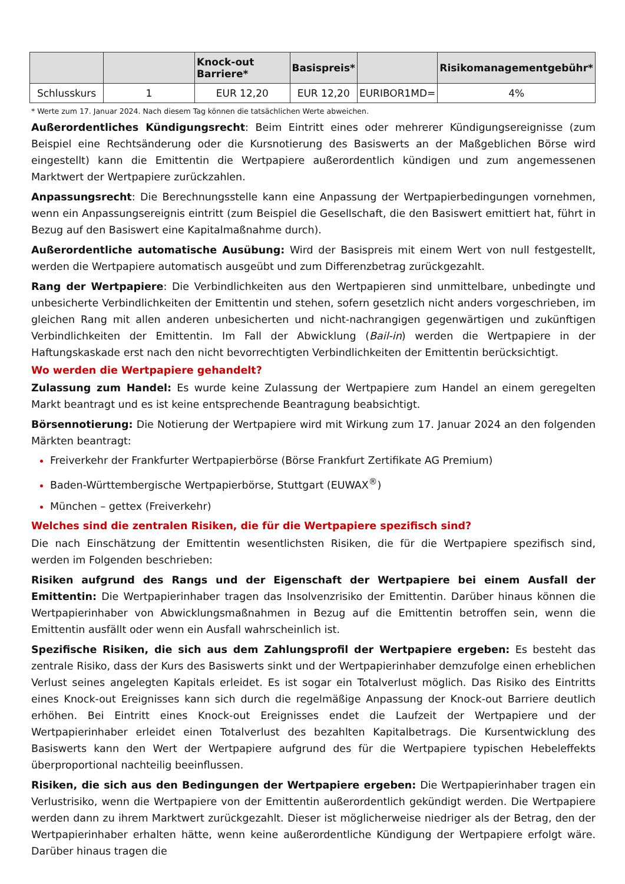| | | Knock-out Barriere* | Basispreis* | | Risikomanagementgebühr* |
| --- | --- | --- | --- | --- | --- |
| Schlusskurs | 1 | EUR 12,20 | EUR 12,20 | EURIBOR1MD= | 4% |
* Werte zum 17. Januar 2024. Nach diesem Tag können die tatsächlichen Werte abweichen.
Außerordentliches Kündigungsrecht: Beim Eintritt eines oder mehrerer Kündigungsereignisse (zum Beispiel eine Rechtsänderung oder die Kursnotierung des Basiswerts an der Maßgeblichen Börse wird eingestellt) kann die Emittentin die Wertpapiere außerordentlich kündigen und zum angemessenen Marktwert der Wertpapiere zurückzahlen.
Anpassungsrecht: Die Berechnungsstelle kann eine Anpassung der Wertpapierbedingungen vornehmen, wenn ein Anpassungsereignis eintritt (zum Beispiel die Gesellschaft, die den Basiswert emittiert hat, führt in Bezug auf den Basiswert eine Kapitalmaßnahme durch).
Außerordentliche automatische Ausübung: Wird der Basispreis mit einem Wert von null festgestellt, werden die Wertpapiere automatisch ausgeübt und zum Differenzbetrag zurückgezahlt.
Rang der Wertpapiere: Die Verbindlichkeiten aus den Wertpapieren sind unmittelbare, unbedingte und unbesicherte Verbindlichkeiten der Emittentin und stehen, sofern gesetzlich nicht anders vorgeschrieben, im gleichen Rang mit allen anderen unbesicherten und nicht-nachrangigen gegenwärtigen und zukünftigen Verbindlichkeiten der Emittentin. Im Fall der Abwicklung (Bail-in) werden die Wertpapiere in der Haftungskaskade erst nach den nicht bevorrechtigten Verbindlichkeiten der Emittentin berücksichtigt.
Wo werden die Wertpapiere gehandelt?
Zulassung zum Handel: Es wurde keine Zulassung der Wertpapiere zum Handel an einem geregelten Markt beantragt und es ist keine entsprechende Beantragung beabsichtigt.
Börsennotierung: Die Notierung der Wertpapiere wird mit Wirkung zum 17. Januar 2024 an den folgenden Märkten beantragt:
Freiverkehr der Frankfurter Wertpapierbörse (Börse Frankfurt Zertifikate AG Premium)
Baden-Württembergische Wertpapierbörse, Stuttgart (EUWAX<sup>®</sup>)
München – gettex (Freiverkehr)
Welches sind die zentralen Risiken, die für die Wertpapiere spezifisch sind?
Die nach Einschätzung der Emittentin wesentlichsten Risiken, die für die Wertpapiere spezifisch sind, werden im Folgenden beschrieben:
Risiken aufgrund des Rangs und der Eigenschaft der Wertpapiere bei einem Ausfall der Emittentin: Die Wertpapierinhaber tragen das Insolvenzrisiko der Emittentin. Darüber hinaus können die Wertpapierinhaber von Abwicklungsmaßnahmen in Bezug auf die Emittentin betroffen sein, wenn die Emittentin ausfällt oder wenn ein Ausfall wahrscheinlich ist.
Spezifische Risiken, die sich aus dem Zahlungsprofil der Wertpapiere ergeben: Es besteht das zentrale Risiko, dass der Kurs des Basiswerts sinkt und der Wertpapierinhaber demzufolge einen erheblichen Verlust seines angelegten Kapitals erleidet. Es ist sogar ein Totalverlust möglich. Das Risiko des Eintritts eines Knock-out Ereignisses kann sich durch die regelmäßige Anpassung der Knock-out Barriere deutlich erhöhen. Bei Eintritt eines Knock-out Ereignisses endet die Laufzeit der Wertpapiere und der Wertpapierinhaber erleidet einen Totalverlust des bezahlten Kapitalbetrags. Die Kursentwicklung des Basiswerts kann den Wert der Wertpapiere aufgrund des für die Wertpapiere typischen Hebeleffekts überproportional nachteilig beeinflussen.
Risiken, die sich aus den Bedingungen der Wertpapiere ergeben: Die Wertpapierinhaber tragen ein Verlustrisiko, wenn die Wertpapiere von der Emittentin außerordentlich gekündigt werden. Die Wertpapiere werden dann zu ihrem Marktwert zurückgezahlt. Dieser ist möglicherweise niedriger als der Betrag, den der Wertpapierinhaber erhalten hätte, wenn keine außerordentliche Kündigung der Wertpapiere erfolgt wäre. Darüber hinaus tragen die